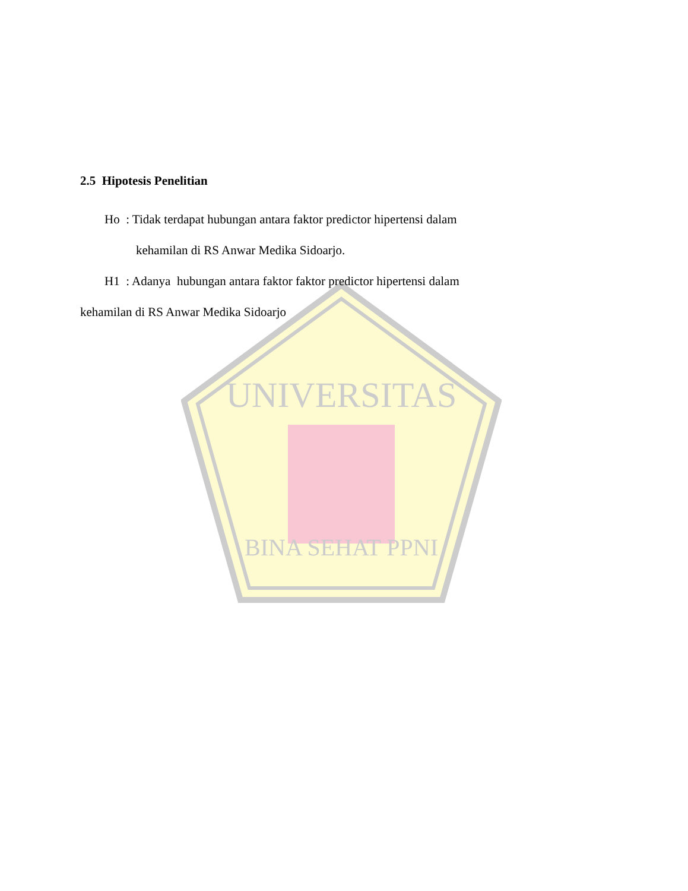UNIVERSITAS
BINA SEHAT PPNI
2.5 Hipotesis Penelitian
Ho : Tidak terdapat hubungan antara faktor predictor hipertensi dalam
kehamilan di RS Anwar Medika Sidoarjo.
H1 : Adanya hubungan antara faktor faktor predictor hipertensi dalam
kehamilan di RS Anwar Medika Sidoarjo